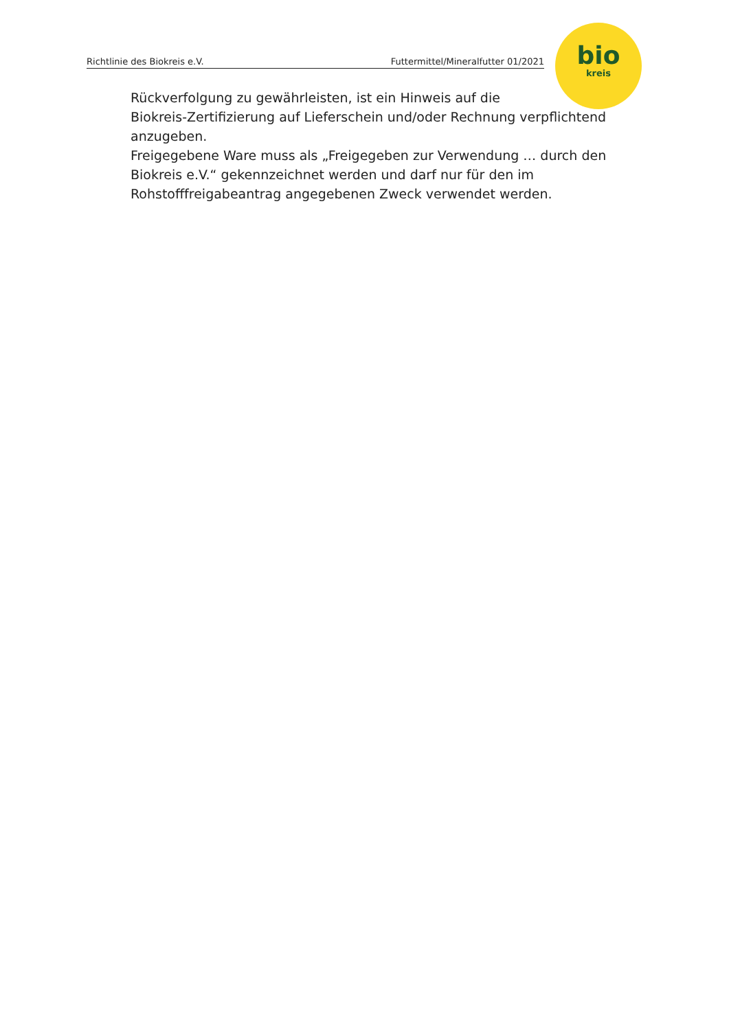Richtlinie des Biokreis e.V. Futtermittel/Mineralfutter 01/2021
bio
kreis
Rückverfolgung zu gewährleisten, ist ein Hinweis auf die
Biokreis-Zertifizierung auf Lieferschein und/oder Rechnung verpflichtend anzugeben.
Freigegebene Ware muss als „Freigegeben zur Verwendung … durch den Biokreis e.V.“ gekennzeichnet werden und darf nur für den im Rohstofffreigabeantrag angegebenen Zweck verwendet werden.